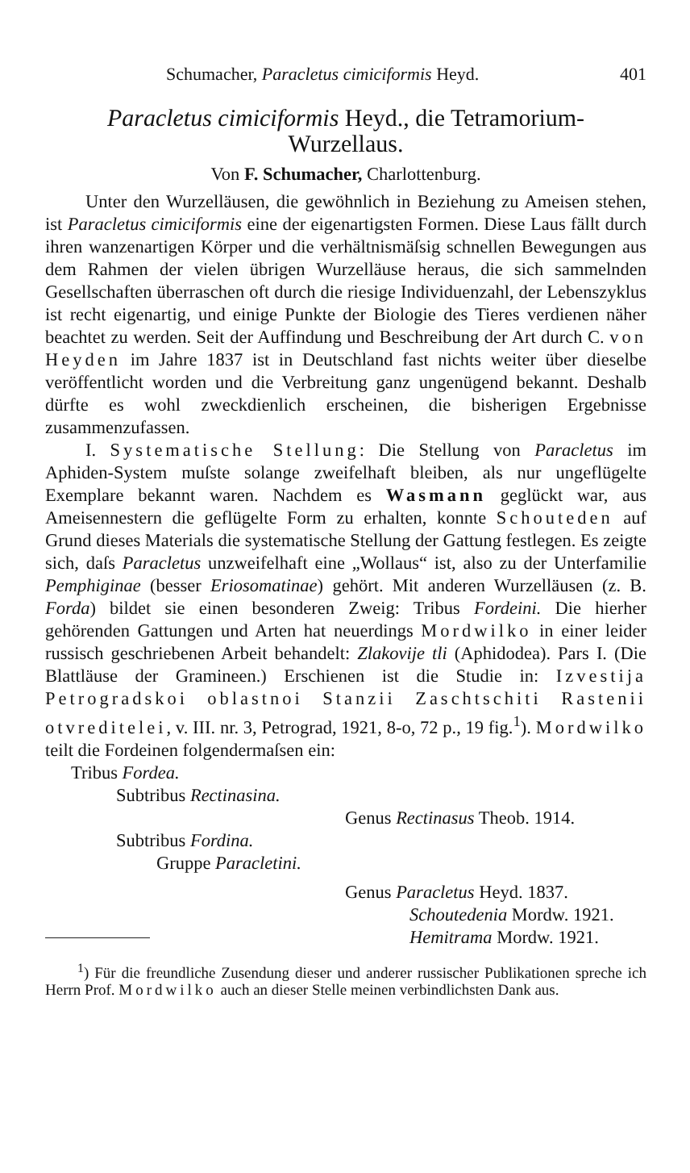Schumacher, Paracletus cimiciformis Heyd. 401
Paracletus cimiciformis Heyd., die Tetramorium-
Wurzellaus.
Von F. Schumacher, Charlottenburg.
Unter den Wurzelläusen, die gewöhnlich in Beziehung zu Ameisen stehen, ist Paracletus cimiciformis eine der eigenartigsten Formen. Diese Laus fällt durch ihren wanzenartigen Körper und die verhältnismäſsig schnellen Bewegungen aus dem Rahmen der vielen übrigen Wurzelläuse heraus, die sich sammelnden Gesellschaften überraschen oft durch die riesige Individuenzahl, der Lebenszyklus ist recht eigenartig, und einige Punkte der Biologie des Tieres verdienen näher beachtet zu werden. Seit der Auffindung und Beschreibung der Art durch C. von Heyden im Jahre 1837 ist in Deutschland fast nichts weiter über dieselbe veröffentlicht worden und die Verbreitung ganz ungenügend bekannt. Deshalb dürfte es wohl zweckdienlich erscheinen, die bisherigen Ergebnisse zusammenzufassen.
I. Systematische Stellung: Die Stellung von Paracletus im Aphiden-System muſste solange zweifelhaft bleiben, als nur ungeflügelte Exemplare bekannt waren. Nachdem es Wasmann geglückt war, aus Ameisennestern die geflügelte Form zu erhalten, konnte Schouteden auf Grund dieses Materials die systematische Stellung der Gattung festlegen. Es zeigte sich, daſs Paracletus unzweifelhaft eine „Wollaus“ ist, also zu der Unterfamilie Pemphiginae (besser Eriosomatinae) gehört. Mit anderen Wurzelläusen (z. B. Forda) bildet sie einen besonderen Zweig: Tribus Fordeini. Die hierher gehörenden Gattungen und Arten hat neuerdings Mordwilko in einer leider russisch geschriebenen Arbeit behandelt: Zlakovije tli (Aphidodea). Pars I. (Die Blattläuse der Gramineen.) Erschienen ist die Studie in: Izvestija Petrogradskoi oblastnoi Stanzii Zaschtschiti Rastenii otvreditelei, v. III. nr. 3, Petrograd, 1921, 8-o, 72 p., 19 fig.<sup>1</sup>). Mordwilko teilt die Fordeinen folgendermaſsen ein:
Tribus Fordea.
Subtribus Rectinasina.
Genus Rectinasus Theob. 1914.
Subtribus Fordina.
Gruppe Paracletini.
Genus Paracletus Heyd. 1837.
Schoutedenia Mordw. 1921.
Hemitrama Mordw. 1921.
<sup>1</sup>) Für die freundliche Zusendung dieser und anderer russischer Publikationen spreche ich Herrn Prof. Mordwilko auch an dieser Stelle meinen verbindlichsten Dank aus.